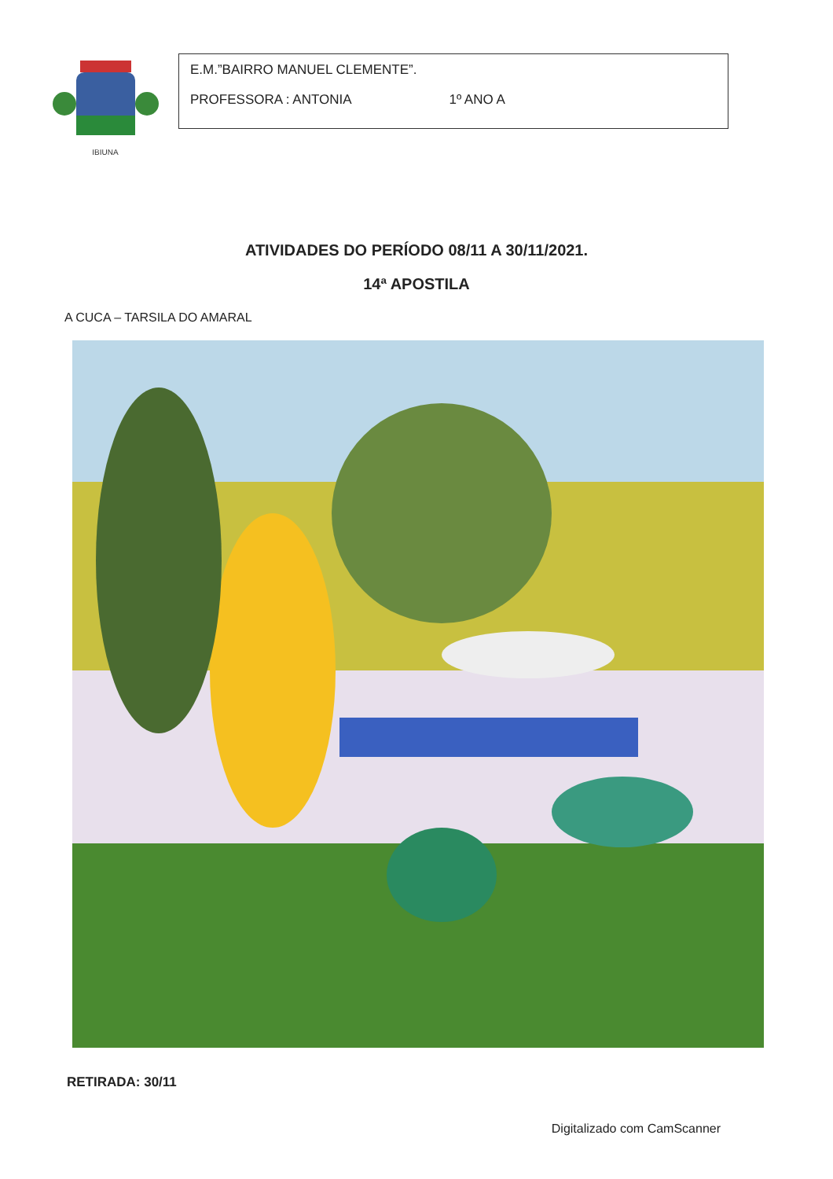IBIUNA
E.M.”BAIRRO MANUEL CLEMENTE”.
PROFESSORA : ANTONIA 1º ANO A
ATIVIDADES DO PERÍODO 08/11 A 30/11/2021.
14ª APOSTILA
A CUCA – TARSILA DO AMARAL
RETIRADA: 30/11
Digitalizado com CamScanner